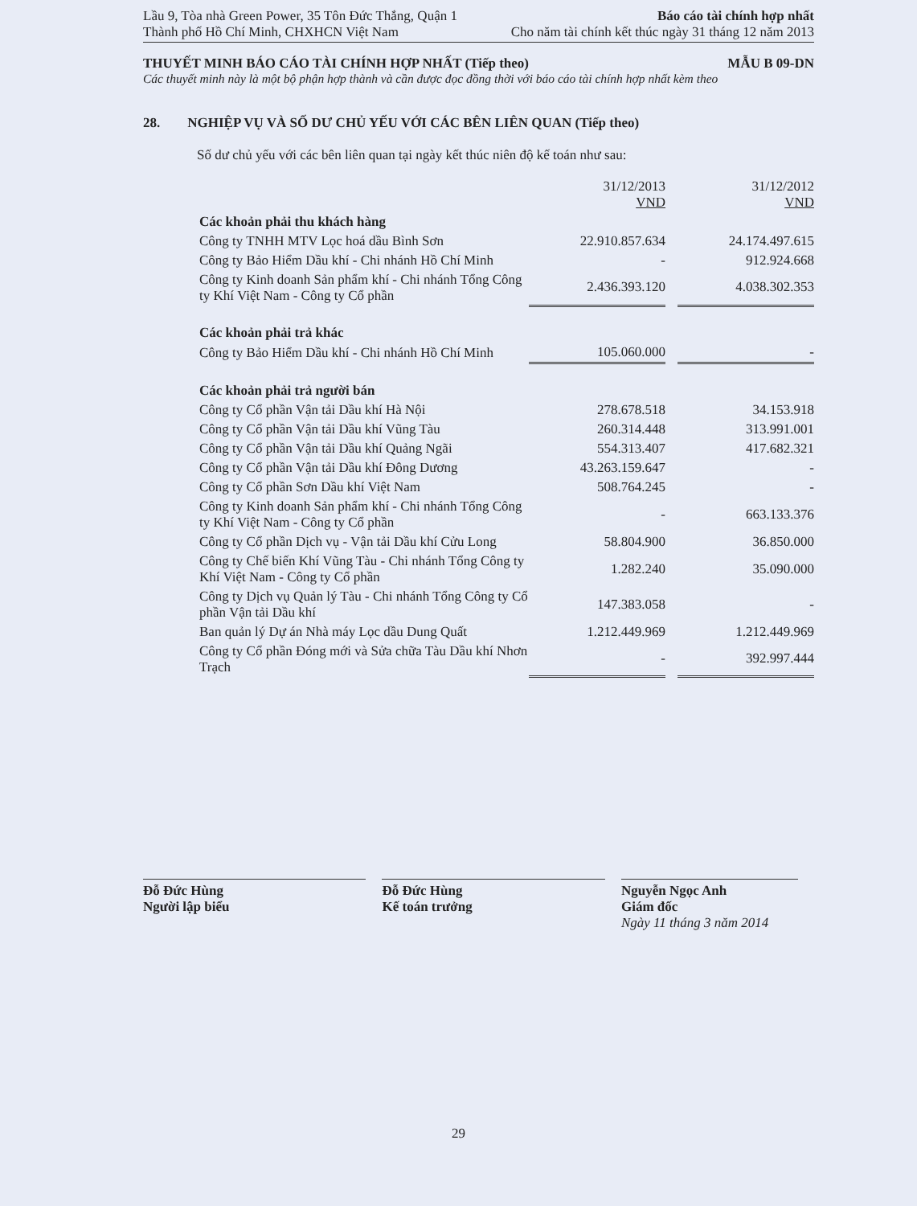Lầu 9, Tòa nhà Green Power, 35 Tôn Đức Thắng, Quận 1
Thành phố Hồ Chí Minh, CHXHCN Việt Nam Báo cáo tài chính hợp nhất
Cho năm tài chính kết thúc ngày 31 tháng 12 năm 2013
THUYẾT MINH BÁO CÁO TÀI CHÍNH HỢP NHẤT (Tiếp theo) MẪU B 09-DN
Các thuyết minh này là một bộ phận hợp thành và cần được đọc đồng thời với báo cáo tài chính hợp nhất kèm theo
28. NGHIỆP VỤ VÀ SỐ DƯ CHỦ YẾU VỚI CÁC BÊN LIÊN QUAN (Tiếp theo)
Số dư chủ yếu với các bên liên quan tại ngày kết thúc niên độ kế toán như sau:
| | 31/12/2013 VND | | 31/12/2012 VND |
| Các khoản phải thu khách hàng | | | |
| Công ty TNHH MTV Lọc hoá dầu Bình Sơn | 22.910.857.634 | | 24.174.497.615 |
| Công ty Bảo Hiểm Dầu khí - Chi nhánh Hồ Chí Minh | - | | 912.924.668 |
| Công ty Kinh doanh Sản phẩm khí - Chi nhánh Tổng Công ty Khí Việt Nam - Công ty Cổ phần | 2.436.393.120 | | 4.038.302.353 |
| Các khoản phải trả khác | | | |
| Công ty Bảo Hiểm Dầu khí - Chi nhánh Hồ Chí Minh | 105.060.000 | | - |
| Các khoản phải trả người bán | | | |
| Công ty Cổ phần Vận tải Dầu khí Hà Nội | 278.678.518 | | 34.153.918 |
| Công ty Cổ phần Vận tải Dầu khí Vũng Tàu | 260.314.448 | | 313.991.001 |
| Công ty Cổ phần Vận tải Dầu khí Quảng Ngãi | 554.313.407 | | 417.682.321 |
| Công ty Cổ phần Vận tải Dầu khí Đông Dương | 43.263.159.647 | | - |
| Công ty Cổ phần Sơn Dầu khí Việt Nam | 508.764.245 | | - |
| Công ty Kinh doanh Sản phẩm khí - Chi nhánh Tổng Công ty Khí Việt Nam - Công ty Cổ phần | - | | 663.133.376 |
| Công ty Cổ phần Dịch vụ - Vận tải Dầu khí Cửu Long | 58.804.900 | | 36.850.000 |
| Công ty Chế biến Khí Vũng Tàu - Chi nhánh Tổng Công ty Khí Việt Nam - Công ty Cổ phần | 1.282.240 | | 35.090.000 |
| Công ty Dịch vụ Quản lý Tàu - Chi nhánh Tổng Công ty Cổ phần Vận tải Dầu khí | 147.383.058 | | - |
| Ban quản lý Dự án Nhà máy Lọc dầu Dung Quất | 1.212.449.969 | | 1.212.449.969 |
| Công ty Cổ phần Đóng mới và Sửa chữa Tàu Dầu khí Nhơn Trạch | - | | 392.997.444 |
Đỗ Đức Hùng
Người lập biểu
Đỗ Đức Hùng
Kế toán trưởng
Nguyễn Ngọc Anh
Giám đốc
Ngày 11 tháng 3 năm 2014
29